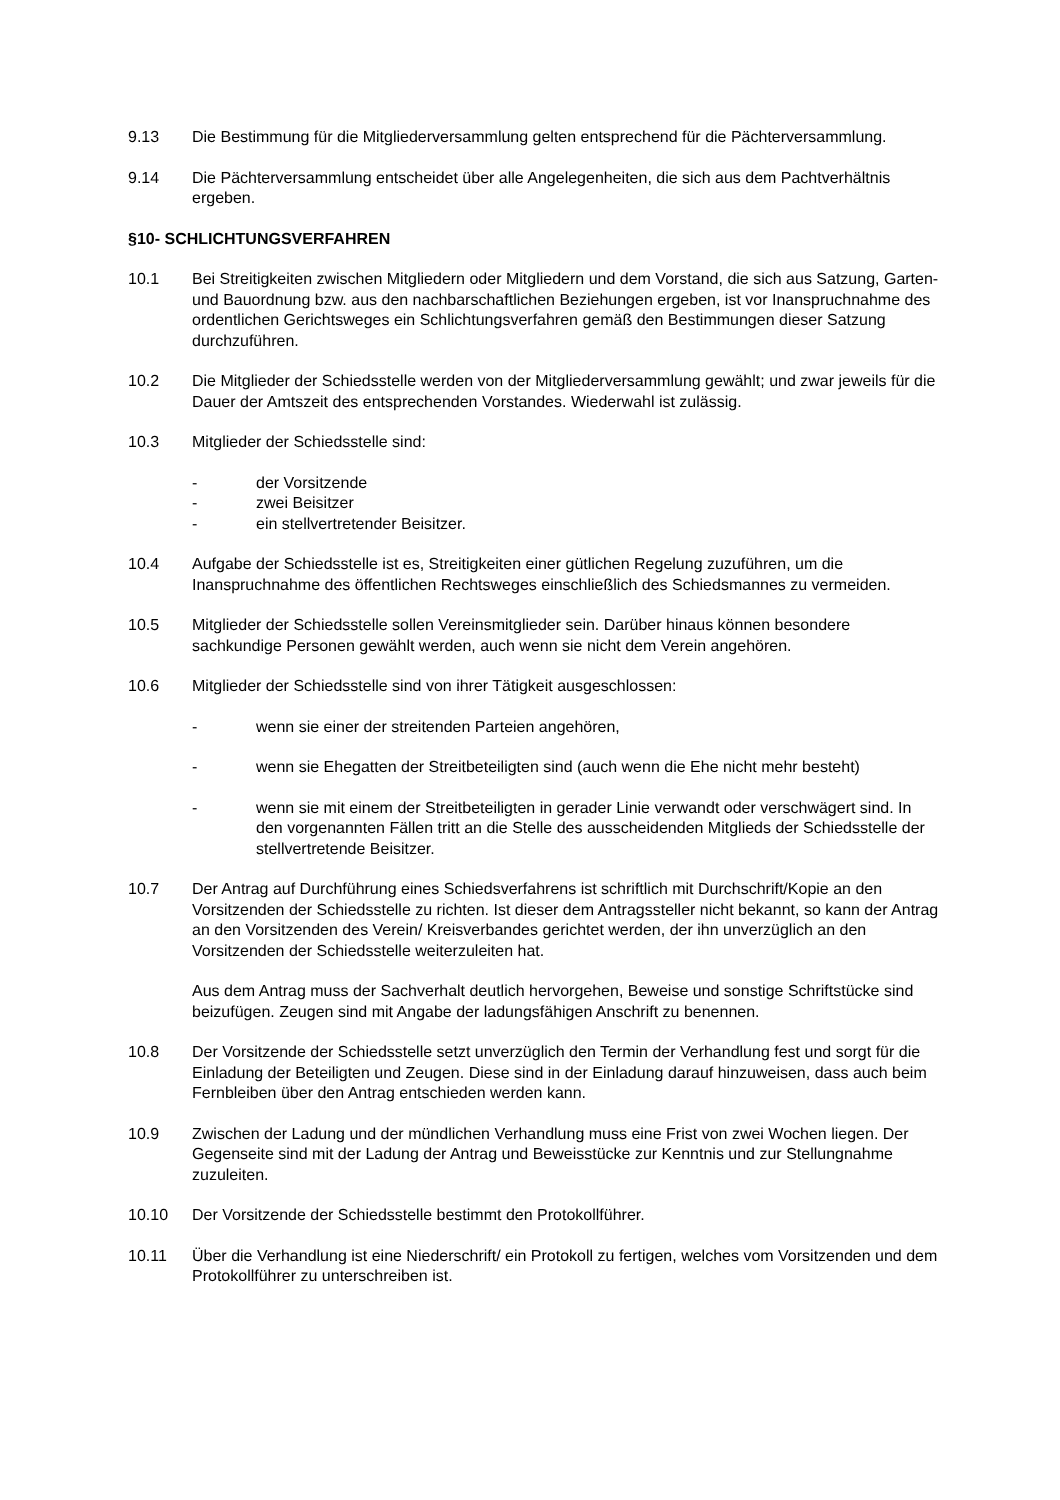9.13 Die Bestimmung für die Mitgliederversammlung gelten entsprechend für die Pächterversammlung.
9.14 Die Pächterversammlung entscheidet über alle Angelegenheiten, die sich aus dem Pachtverhältnis ergeben.
§10- SCHLICHTUNGSVERFAHREN
10.1 Bei Streitigkeiten zwischen Mitgliedern oder Mitgliedern und dem Vorstand, die sich aus Satzung, Garten- und Bauordnung bzw. aus den nachbarschaftlichen Beziehungen ergeben, ist vor Inanspruchnahme des ordentlichen Gerichtsweges ein Schlichtungsverfahren gemäß den Bestimmungen dieser Satzung durchzuführen.
10.2 Die Mitglieder der Schiedsstelle werden von der Mitgliederversammlung gewählt; und zwar jeweils für die Dauer der Amtszeit des entsprechenden Vorstandes. Wiederwahl ist zulässig.
10.3 Mitglieder der Schiedsstelle sind:
- der Vorsitzende
- zwei Beisitzer
- ein stellvertretender Beisitzer.
10.4 Aufgabe der Schiedsstelle ist es, Streitigkeiten einer gütlichen Regelung zuzuführen, um die Inanspruchnahme des öffentlichen Rechtsweges einschließlich des Schiedsmannes zu vermeiden.
10.5 Mitglieder der Schiedsstelle sollen Vereinsmitglieder sein. Darüber hinaus können besondere sachkundige Personen gewählt werden, auch wenn sie nicht dem Verein angehören.
10.6 Mitglieder der Schiedsstelle sind von ihrer Tätigkeit ausgeschlossen:
- wenn sie einer der streitenden Parteien angehören,
- wenn sie Ehegatten der Streitbeteiligten sind (auch wenn die Ehe nicht mehr besteht)
- wenn sie mit einem der Streitbeteiligten in gerader Linie verwandt oder verschwägert sind. In den vorgenannten Fällen tritt an die Stelle des ausscheidenden Mitglieds der Schiedsstelle der stellvertretende Beisitzer.
10.7 Der Antrag auf Durchführung eines Schiedsverfahrens ist schriftlich mit Durchschrift/Kopie an den Vorsitzenden der Schiedsstelle zu richten. Ist dieser dem Antragssteller nicht bekannt, so kann der Antrag an den Vorsitzenden des Verein/ Kreisverbandes gerichtet werden, der ihn unverzüglich an den Vorsitzenden der Schiedsstelle weiterzuleiten hat.
Aus dem Antrag muss der Sachverhalt deutlich hervorgehen, Beweise und sonstige Schriftstücke sind beizufügen. Zeugen sind mit Angabe der ladungsfähigen Anschrift zu benennen.
10.8 Der Vorsitzende der Schiedsstelle setzt unverzüglich den Termin der Verhandlung fest und sorgt für die Einladung der Beteiligten und Zeugen. Diese sind in der Einladung darauf hinzuweisen, dass auch beim Fernbleiben über den Antrag entschieden werden kann.
10.9 Zwischen der Ladung und der mündlichen Verhandlung muss eine Frist von zwei Wochen liegen. Der Gegenseite sind mit der Ladung der Antrag und Beweisstücke zur Kenntnis und zur Stellungnahme zuzuleiten.
10.10 Der Vorsitzende der Schiedsstelle bestimmt den Protokollführer.
10.11 Über die Verhandlung ist eine Niederschrift/ ein Protokoll zu fertigen, welches vom Vorsitzenden und dem Protokollführer zu unterschreiben ist.